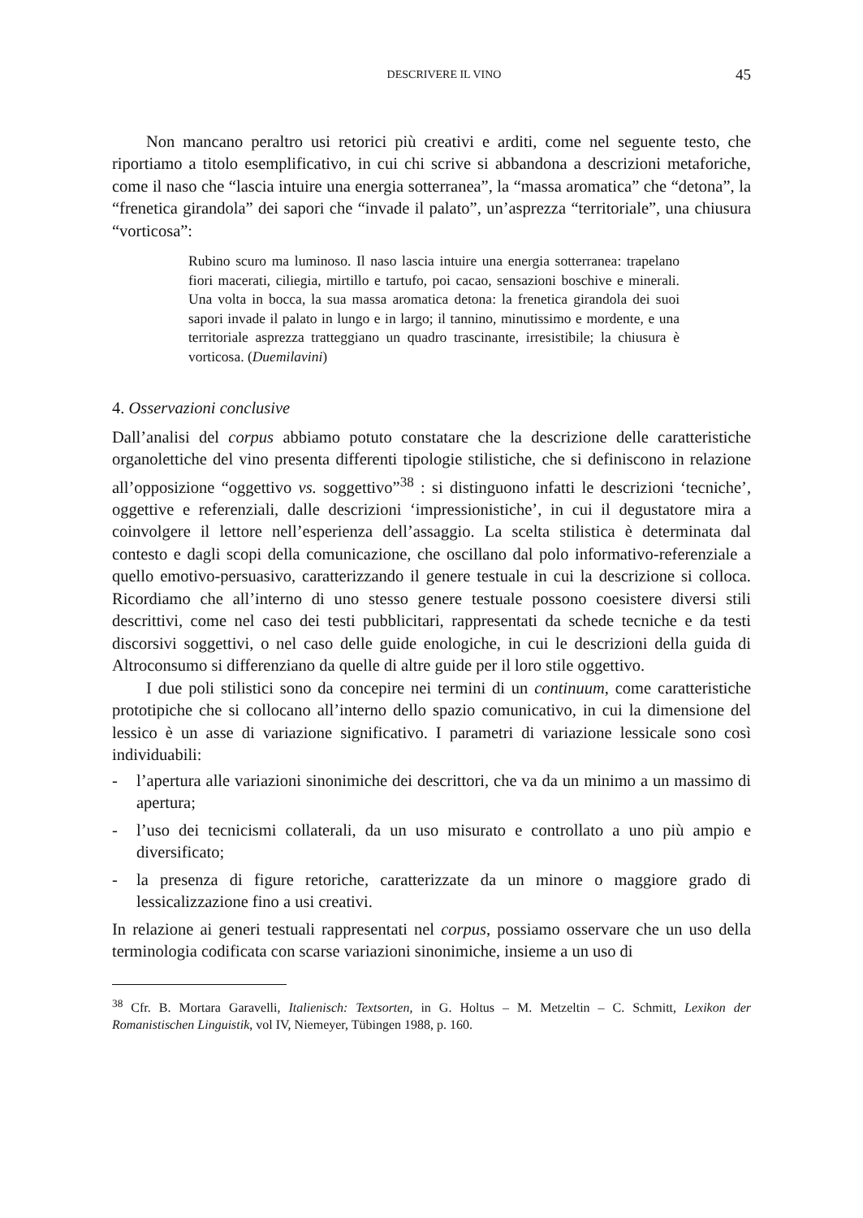DESCRIVERE IL VINO 45
Non mancano peraltro usi retorici più creativi e arditi, come nel seguente testo, che riportiamo a titolo esemplificativo, in cui chi scrive si abbandona a descrizioni metaforiche, come il naso che “lascia intuire una energia sotterranea”, la “massa aromatica” che “detona”, la “frenetica girandola” dei sapori che “invade il palato”, un’asprezza “territoriale”, una chiusura “vorticosa”:
Rubino scuro ma luminoso. Il naso lascia intuire una energia sotterranea: trapelano fiori macerati, ciliegia, mirtillo e tartufo, poi cacao, sensazioni boschive e minerali. Una volta in bocca, la sua massa aromatica detona: la frenetica girandola dei suoi sapori invade il palato in lungo e in largo; il tannino, minutissimo e mordente, e una territoriale asprezza tratteggiano un quadro trascinante, irresistibile; la chiusura è vorticosa. (Duemilavini)
4. Osservazioni conclusive
Dall’analisi del corpus abbiamo potuto constatare che la descrizione delle caratteristiche organolettiche del vino presenta differenti tipologie stilistiche, che si definiscono in relazione all’opposizione “oggettivo vs. soggettivo”<sup>38</sup> : si distinguono infatti le descrizioni ‘tecniche’, oggettive e referenziali, dalle descrizioni ‘impressionistiche’, in cui il degustatore mira a coinvolgere il lettore nell’esperienza dell’assaggio. La scelta stilistica è determinata dal contesto e dagli scopi della comunicazione, che oscillano dal polo informativo-referenziale a quello emotivo-persuasivo, caratterizzando il genere testuale in cui la descrizione si colloca. Ricordiamo che all’interno di uno stesso genere testuale possono coesistere diversi stili descrittivi, come nel caso dei testi pubblicitari, rappresentati da schede tecniche e da testi discorsivi soggettivi, o nel caso delle guide enologiche, in cui le descrizioni della guida di Altroconsumo si differenziano da quelle di altre guide per il loro stile oggettivo.
I due poli stilistici sono da concepire nei termini di un continuum, come caratteristiche prototipiche che si collocano all’interno dello spazio comunicativo, in cui la dimensione del lessico è un asse di variazione significativo. I parametri di variazione lessicale sono così individuabili:
- l’apertura alle variazioni sinonimiche dei descrittori, che va da un minimo a un massimo di apertura;
- l’uso dei tecnicismi collaterali, da un uso misurato e controllato a uno più ampio e diversificato;
- la presenza di figure retoriche, caratterizzate da un minore o maggiore grado di lessicalizzazione fino a usi creativi.
In relazione ai generi testuali rappresentati nel corpus, possiamo osservare che un uso della terminologia codificata con scarse variazioni sinonimiche, insieme a un uso di
<sup>38</sup> Cfr. B. Mortara Garavelli, Italienisch: Textsorten, in G. Holtus – M. Metzeltin – C. Schmitt, Lexikon der Romanistischen Linguistik, vol IV, Niemeyer, Tübingen 1988, p. 160.